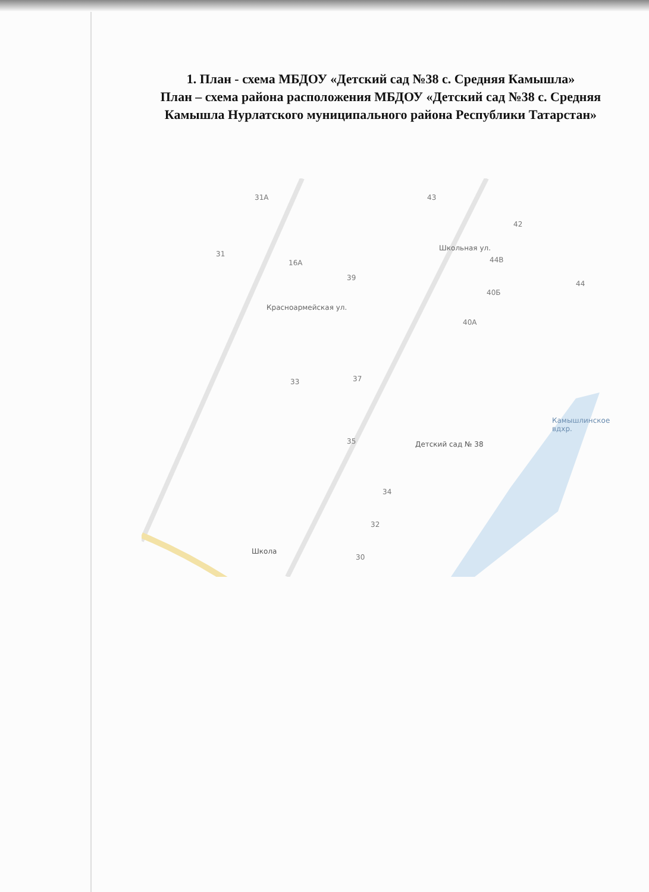1. План - схема МБДОУ «Детский сад №38 с. Средняя Камышла»
План – схема района расположения МБДОУ «Детский сад №38 с. Средняя Камышла Нурлатского муниципального района Республики Татарстан»
31А 43
42
31
16А
39
44В
40Б
44
40А
Красноармейская ул.
Школьная ул.
37 33
35 Детский сад № 38
Камышлинское вдхр.
Школа
34
32
30